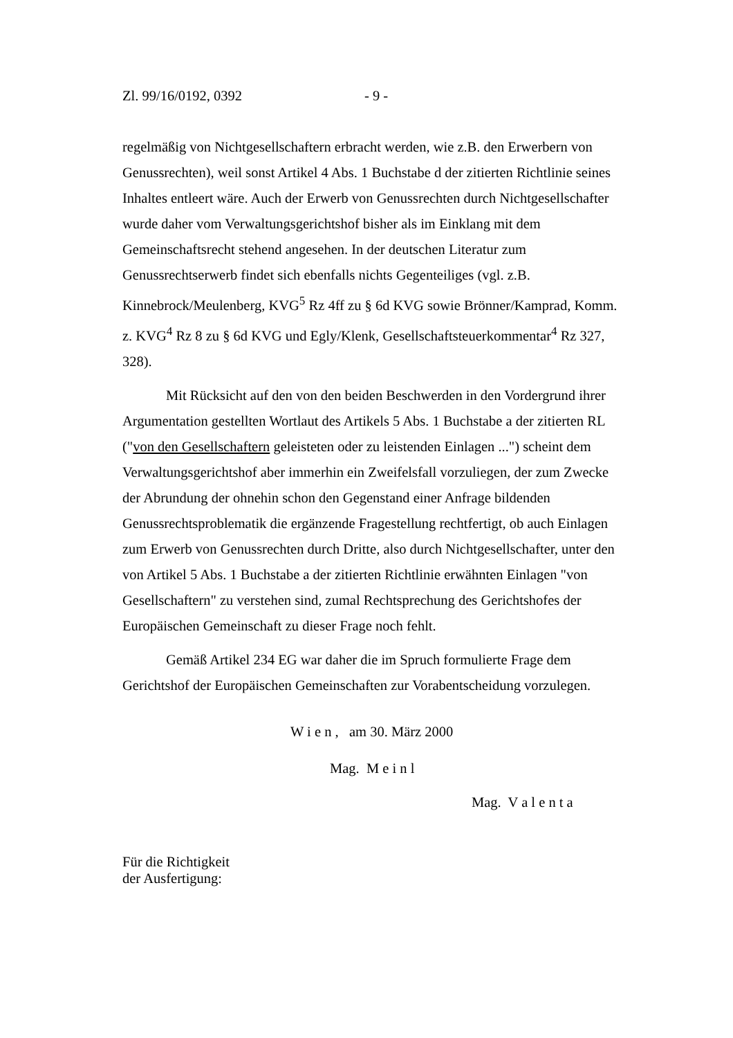Zl. 99/16/0192, 0392 - 9 -
regelmäßig von Nichtgesellschaftern erbracht werden, wie z.B. den Erwerbern von Genussrechten), weil sonst Artikel 4 Abs. 1 Buchstabe d der zitierten Richtlinie seines Inhaltes entleert wäre. Auch der Erwerb von Genussrechten durch Nichtgesellschafter wurde daher vom Verwaltungsgerichtshof bisher als im Einklang mit dem Gemeinschaftsrecht stehend angesehen. In der deutschen Literatur zum Genussrechtserwerb findet sich ebenfalls nichts Gegenteiliges (vgl. z.B. Kinnebrock/Meulenberg, KVG<sup>5</sup> Rz 4ff zu § 6d KVG sowie Brönner/Kamprad, Komm. z. KVG<sup>4</sup> Rz 8 zu § 6d KVG und Egly/Klenk, Gesellschaftsteuerkommentar<sup>4</sup> Rz 327, 328).
Mit Rücksicht auf den von den beiden Beschwerden in den Vordergrund ihrer Argumentation gestellten Wortlaut des Artikels 5 Abs. 1 Buchstabe a der zitierten RL ("von den Gesellschaftern geleisteten oder zu leistenden Einlagen ...") scheint dem Verwaltungsgerichtshof aber immerhin ein Zweifelsfall vorzuliegen, der zum Zwecke der Abrundung der ohnehin schon den Gegenstand einer Anfrage bildenden Genussrechtsproblematik die ergänzende Fragestellung rechtfertigt, ob auch Einlagen zum Erwerb von Genussrechten durch Dritte, also durch Nichtgesellschafter, unter den von Artikel 5 Abs. 1 Buchstabe a der zitierten Richtlinie erwähnten Einlagen "von Gesellschaftern" zu verstehen sind, zumal Rechtsprechung des Gerichtshofes der Europäischen Gemeinschaft zu dieser Frage noch fehlt.
Gemäß Artikel 234 EG war daher die im Spruch formulierte Frage dem Gerichtshof der Europäischen Gemeinschaften zur Vorabentscheidung vorzulegen.
W i e n , am 30. März 2000
Mag. M e i n l
Mag. V a l e n t a
Für die Richtigkeit
der Ausfertigung: